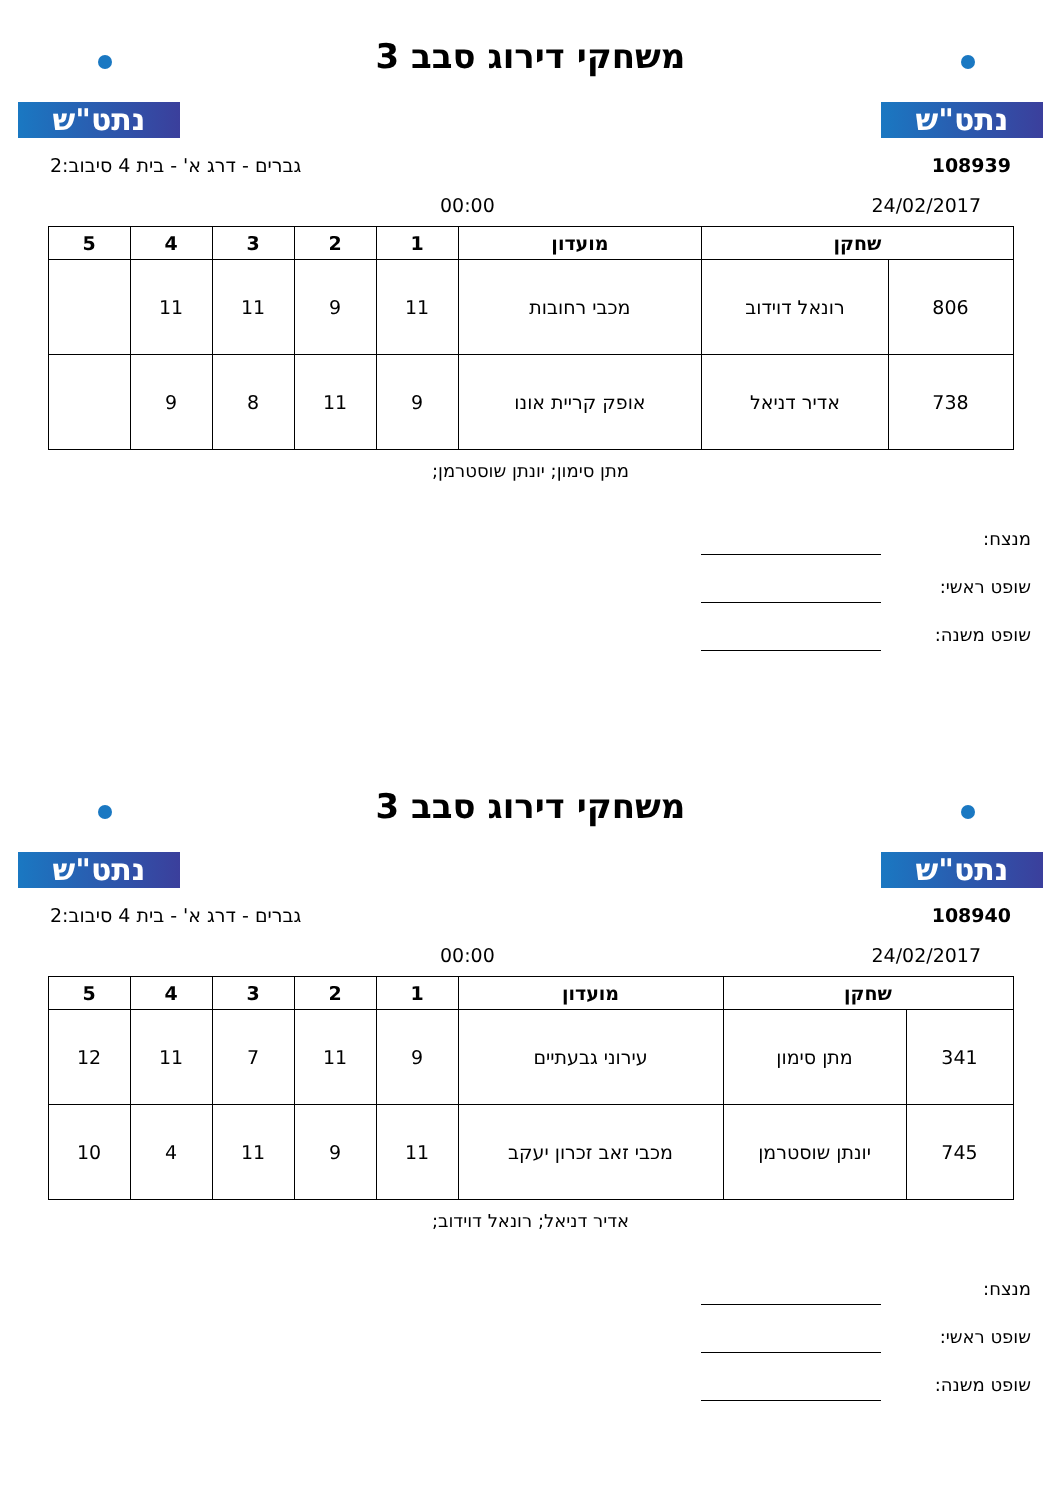נתט"ש
משחקי דירוג סבב 3
נתט"ש
108939 גברים - דרג א' - בית 4 סיבוב:2
24/02/2017 00:00
| שחקן | | מועדון | 1 | 2 | 3 | 4 | 5 |
| --- | --- | --- | --- | --- | --- | --- | --- |
| 806 | רונאל דוידוב | מכבי רחובות | 11 | 9 | 11 | 11 | |
| 738 | אדיר דניאל | אופק קריית אונו | 9 | 11 | 8 | 9 | |
מתן סימון; יונתן שוסטרמן;
מנצח:
שופט ראשי:
שופט משנה:
נתט"ש
משחקי דירוג סבב 3
נתט"ש
108940 גברים - דרג א' - בית 4 סיבוב:2
24/02/2017 00:00
| שחקן | | מועדון | 1 | 2 | 3 | 4 | 5 |
| --- | --- | --- | --- | --- | --- | --- | --- |
| 341 | מתן סימון | עירוני גבעתיים | 9 | 11 | 7 | 11 | 12 |
| 745 | יונתן שוסטרמן | מכבי זאב זכרון יעקב | 11 | 9 | 11 | 4 | 10 |
אדיר דניאל; רונאל דוידוב;
מנצח:
שופט ראשי:
שופט משנה: